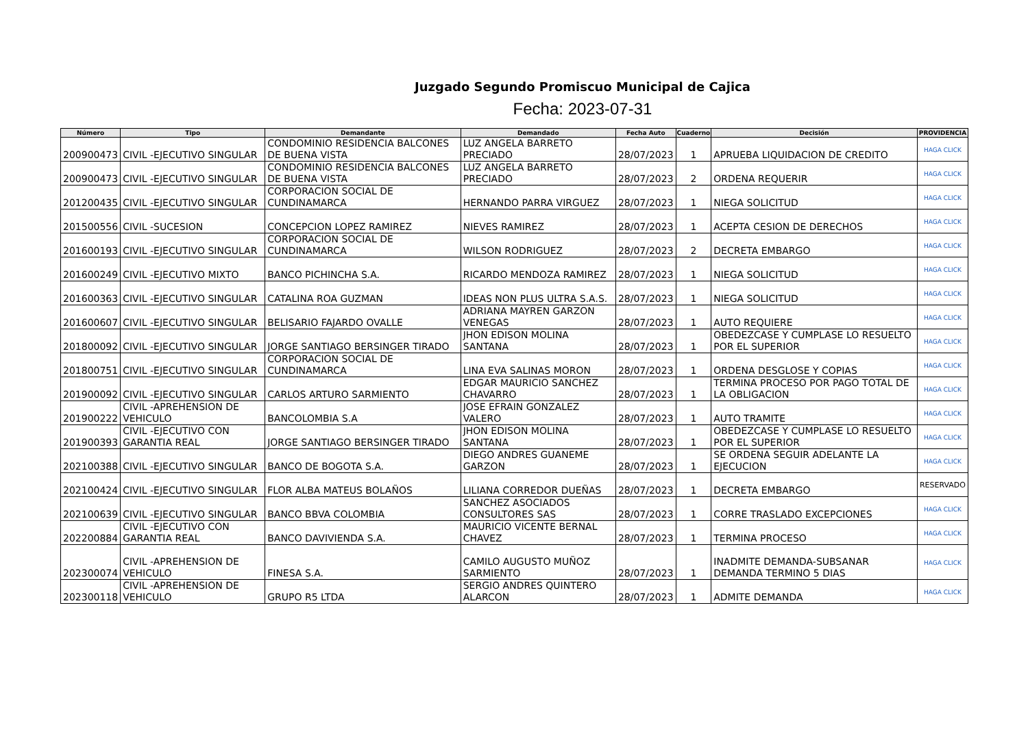Juzgado Segundo Promiscuo Municipal de Cajica
Fecha: 2023-07-31
| Número | Tipo | Demandante | Demandado | Fecha Auto | Cuaderno | Decisión | PROVIDENCIA |
| --- | --- | --- | --- | --- | --- | --- | --- |
| 200900473 | CIVIL -EJECUTIVO SINGULAR | CONDOMINIO RESIDENCIA BALCONES DE BUENA VISTA | LUZ ANGELA BARRETO PRECIADO | 28/07/2023 | 1 | APRUEBA LIQUIDACION DE CREDITO | HAGA CLICK |
| 200900473 | CIVIL -EJECUTIVO SINGULAR | CONDOMINIO RESIDENCIA BALCONES DE BUENA VISTA | LUZ ANGELA BARRETO PRECIADO | 28/07/2023 | 2 | ORDENA REQUERIR | HAGA CLICK |
| 201200435 | CIVIL -EJECUTIVO SINGULAR | CORPORACION SOCIAL DE CUNDINAMARCA | HERNANDO PARRA VIRGUEZ | 28/07/2023 | 1 | NIEGA SOLICITUD | HAGA CLICK |
| 201500556 | CIVIL -SUCESION | CONCEPCION LOPEZ RAMIREZ | NIEVES RAMIREZ | 28/07/2023 | 1 | ACEPTA CESION DE DERECHOS | HAGA CLICK |
| 201600193 | CIVIL -EJECUTIVO SINGULAR | CORPORACION SOCIAL DE CUNDINAMARCA | WILSON RODRIGUEZ | 28/07/2023 | 2 | DECRETA EMBARGO | HAGA CLICK |
| 201600249 | CIVIL -EJECUTIVO MIXTO | BANCO PICHINCHA S.A. | RICARDO MENDOZA RAMIREZ | 28/07/2023 | 1 | NIEGA SOLICITUD | HAGA CLICK |
| 201600363 | CIVIL -EJECUTIVO SINGULAR | CATALINA ROA GUZMAN | IDEAS NON PLUS ULTRA S.A.S. | 28/07/2023 | 1 | NIEGA SOLICITUD | HAGA CLICK |
| 201600607 | CIVIL -EJECUTIVO SINGULAR | BELISARIO FAJARDO OVALLE | ADRIANA MAYREN GARZON VENEGAS | 28/07/2023 | 1 | AUTO REQUIERE | HAGA CLICK |
| 201800092 | CIVIL -EJECUTIVO SINGULAR | JORGE SANTIAGO BERSINGER TIRADO | JHON EDISON MOLINA SANTANA | 28/07/2023 | 1 | OBEDEZCASE Y CUMPLASE LO RESUELTO POR EL SUPERIOR | HAGA CLICK |
| 201800751 | CIVIL -EJECUTIVO SINGULAR | CORPORACION SOCIAL DE CUNDINAMARCA | LINA EVA SALINAS MORON | 28/07/2023 | 1 | ORDENA DESGLOSE Y COPIAS | HAGA CLICK |
| 201900092 | CIVIL -EJECUTIVO SINGULAR | CARLOS ARTURO SARMIENTO | EDGAR MAURICIO SANCHEZ CHAVARRO | 28/07/2023 | 1 | TERMINA PROCESO POR PAGO TOTAL DE LA OBLIGACION | HAGA CLICK |
| 201900222 | CIVIL -APREHENSION DE VEHICULO | BANCOLOMBIA S.A | JOSE EFRAIN GONZALEZ VALERO | 28/07/2023 | 1 | AUTO TRAMITE | HAGA CLICK |
| 201900393 | CIVIL -EJECUTIVO CON GARANTIA REAL | JORGE SANTIAGO BERSINGER TIRADO | JHON EDISON MOLINA SANTANA | 28/07/2023 | 1 | OBEDEZCASE Y CUMPLASE LO RESUELTO POR EL SUPERIOR | HAGA CLICK |
| 202100388 | CIVIL -EJECUTIVO SINGULAR | BANCO DE BOGOTA S.A. | DIEGO ANDRES GUANEME GARZON | 28/07/2023 | 1 | SE ORDENA SEGUIR ADELANTE LA EJECUCION | HAGA CLICK |
| 202100424 | CIVIL -EJECUTIVO SINGULAR | FLOR ALBA MATEUS BOLAÑOS | LILIANA CORREDOR DUEÑAS | 28/07/2023 | 1 | DECRETA EMBARGO | RESERVADO |
| 202100639 | CIVIL -EJECUTIVO SINGULAR | BANCO BBVA COLOMBIA | SANCHEZ ASOCIADOS CONSULTORES SAS | 28/07/2023 | 1 | CORRE TRASLADO EXCEPCIONES | HAGA CLICK |
| 202200884 | CIVIL -EJECUTIVO CON GARANTIA REAL | BANCO DAVIVIENDA S.A. | MAURICIO VICENTE BERNAL CHAVEZ | 28/07/2023 | 1 | TERMINA PROCESO | HAGA CLICK |
| 202300074 | CIVIL -APREHENSION DE VEHICULO | FINESA S.A. | CAMILO AUGUSTO MUÑOZ SARMIENTO | 28/07/2023 | 1 | INADMITE DEMANDA-SUBSANAR DEMANDA TERMINO 5 DIAS | HAGA CLICK |
| 202300118 | CIVIL -APREHENSION DE VEHICULO | GRUPO R5 LTDA | SERGIO ANDRES QUINTERO ALARCON | 28/07/2023 | 1 | ADMITE DEMANDA | HAGA CLICK |